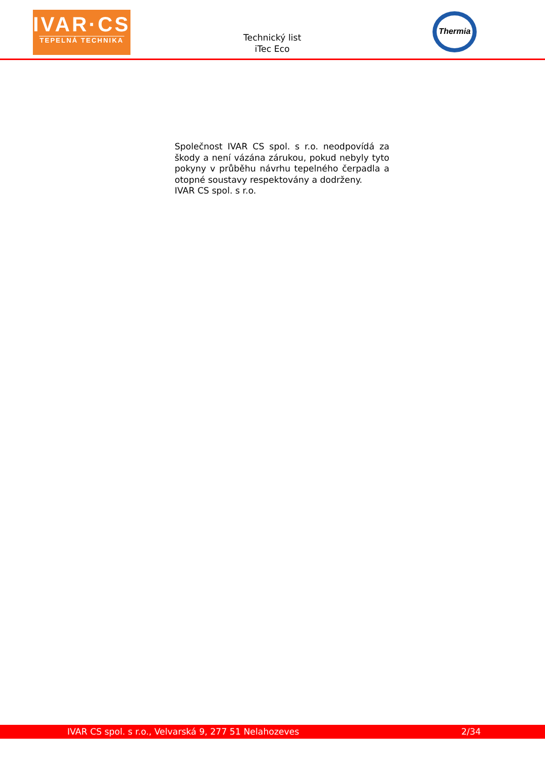IVAR·CS
TEPELNÁ TECHNIKA
Technický list
iTec Eco
Thermia
Společnost IVAR CS spol. s r.o. neodpovídá za škody a není vázána zárukou, pokud nebyly tyto pokyny v průběhu návrhu tepelného čerpadla a otopné soustavy respektovány a dodrženy.
IVAR CS spol. s r.o.
IVAR CS spol. s r.o., Velvarská 9, 277 51 Nelahozeves 2/34